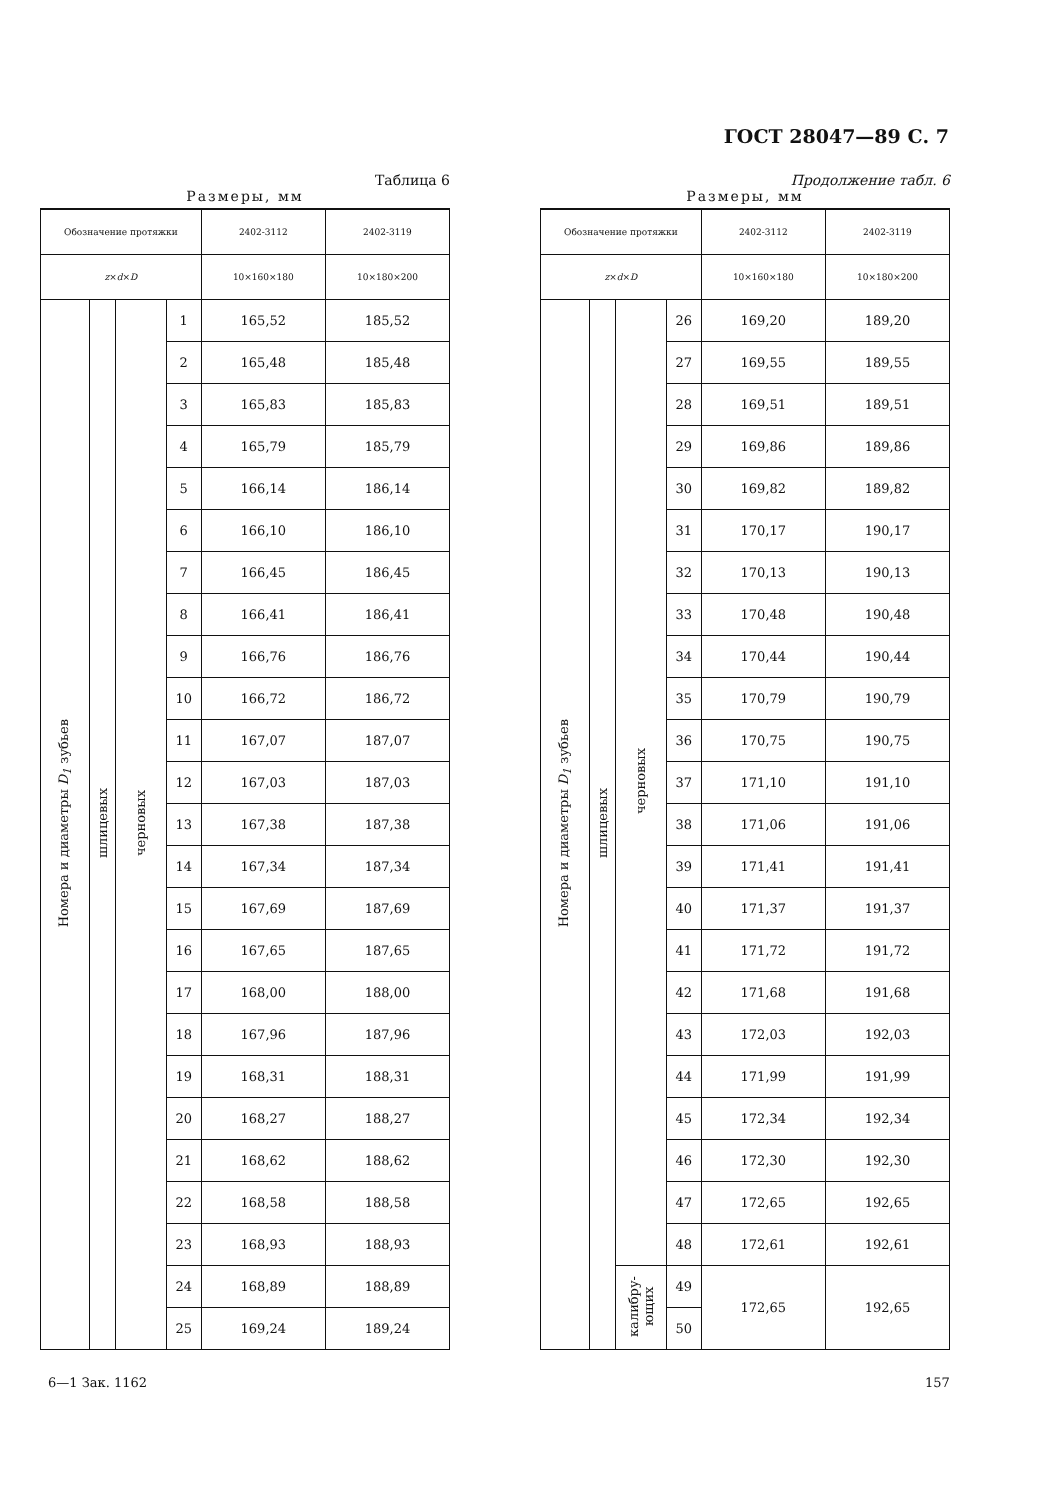ГОСТ 28047—89 С. 7
Таблица 6
Размеры, мм
| Обозначение протяжки | | | | 2402-3112 | 2402-3119 |
| --- | --- | --- | --- | --- | --- |
| z × d × D | | | | 10×160×180 | 10×180×200 |
| Номера и диаметры D<sub>1</sub> зубьев | шлицевых | черновых | 1 | 165,52 | 185,52 |
| | | | 2 | 165,48 | 185,48 |
| | | | 3 | 165,83 | 185,83 |
| | | | 4 | 165,79 | 185,79 |
| | | | 5 | 166,14 | 186,14 |
| | | | 6 | 166,10 | 186,10 |
| | | | 7 | 166,45 | 186,45 |
| | | | 8 | 166,41 | 186,41 |
| | | | 9 | 166,76 | 186,76 |
| | | | 10 | 166,72 | 186,72 |
| | | | 11 | 167,07 | 187,07 |
| | | | 12 | 167,03 | 187,03 |
| | | | 13 | 167,38 | 187,38 |
| | | | 14 | 167,34 | 187,34 |
| | | | 15 | 167,69 | 187,69 |
| | | | 16 | 167,65 | 187,65 |
| | | | 17 | 168,00 | 188,00 |
| | | | 18 | 167,96 | 187,96 |
| | | | 19 | 168,31 | 188,31 |
| | | | 20 | 168,27 | 188,27 |
| | | | 21 | 168,62 | 188,62 |
| | | | 22 | 168,58 | 188,58 |
| | | | 23 | 168,93 | 188,93 |
| | | | 24 | 168,89 | 188,89 |
| | | | 25 | 169,24 | 189,24 |
Продолжение табл. 6
Размеры, мм
| Обозначение протяжки | | | | 2402-3112 | 2402-3119 |
| --- | --- | --- | --- | --- | --- |
| z × d × D | | | | 10×160×180 | 10×180×200 |
| Номера и диаметры D<sub>1</sub> зубьев | шлицевых | черновых | 26 | 169,20 | 189,20 |
| | | | 27 | 169,55 | 189,55 |
| | | | 28 | 169,51 | 189,51 |
| | | | 29 | 169,86 | 189,86 |
| | | | 30 | 169,82 | 189,82 |
| | | | 31 | 170,17 | 190,17 |
| | | | 32 | 170,13 | 190,13 |
| | | | 33 | 170,48 | 190,48 |
| | | | 34 | 170,44 | 190,44 |
| | | | 35 | 170,79 | 190,79 |
| | | | 36 | 170,75 | 190,75 |
| | | | 37 | 171,10 | 191,10 |
| | | | 38 | 171,06 | 191,06 |
| | | | 39 | 171,41 | 191,41 |
| | | | 40 | 171,37 | 191,37 |
| | | | 41 | 171,72 | 191,72 |
| | | | 42 | 171,68 | 191,68 |
| | | | 43 | 172,03 | 192,03 |
| | | | 44 | 171,99 | 191,99 |
| | | | 45 | 172,34 | 192,34 |
| | | | 46 | 172,30 | 192,30 |
| | | | 47 | 172,65 | 192,65 |
| | | | 48 | 172,61 | 192,61 |
| | | калибру-ющих | 49 | 172,65 | 192,65 |
| | | | 50 | | |
6—1 Зак. 1162 157